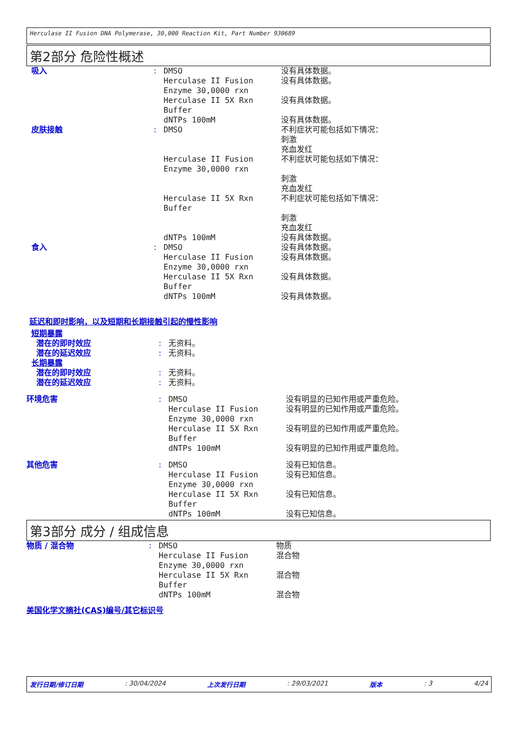Herculase II Fusion DNA Polymerase, 30,000 Reaction Kit, Part Number 930689
第2部分 危险性概述
| 吸入 | : | DMSO | 没有具体数据。 |
| | | Herculase II Fusion Enzyme 30,0000 rxn | 没有具体数据。 |
| | | Herculase II 5X Rxn Buffer | 没有具体数据。 |
| | | dNTPs 100mM | 没有具体数据。 |
| 皮肤接触 | : | DMSO | 不利症状可能包括如下情况： 刺激 充血发红 |
| | | Herculase II Fusion Enzyme 30,0000 rxn | 不利症状可能包括如下情况： 刺激 充血发红 |
| | | Herculase II 5X Rxn Buffer | 不利症状可能包括如下情况： 刺激 充血发红 |
| | | dNTPs 100mM | 没有具体数据。 |
| 食入 | : | DMSO | 没有具体数据。 |
| | | Herculase II Fusion Enzyme 30,0000 rxn | 没有具体数据。 |
| | | Herculase II 5X Rxn Buffer | 没有具体数据。 |
| | | dNTPs 100mM | 没有具体数据。 |
延迟和即时影响，以及短期和长期接触引起的慢性影响
| 短期暴露 | | | |
| 潜在的即时效应 | : | 无资料。 | |
| 潜在的延迟效应 | : | 无资料。 | |
| 长期暴露 | | | |
| 潜在的即时效应 | : | 无资料。 | |
| 潜在的延迟效应 | : | 无资料。 | |
| 环境危害 | : | DMSO | 没有明显的已知作用或严重危险。 |
| | | Herculase II Fusion Enzyme 30,0000 rxn | 没有明显的已知作用或严重危险。 |
| | | Herculase II 5X Rxn Buffer | 没有明显的已知作用或严重危险。 |
| | | dNTPs 100mM | 没有明显的已知作用或严重危险。 |
| 其他危害 | : | DMSO | 没有已知信息。 |
| | | Herculase II Fusion Enzyme 30,0000 rxn | 没有已知信息。 |
| | | Herculase II 5X Rxn Buffer | 没有已知信息。 |
| | | dNTPs 100mM | 没有已知信息。 |
第3部分 成分 / 组成信息
| 物质 / 混合物 | : | DMSO | 物质 |
| | | Herculase II Fusion Enzyme 30,0000 rxn | 混合物 |
| | | Herculase II 5X Rxn Buffer | 混合物 |
| | | dNTPs 100mM | 混合物 |
美国化学文摘社(CAS)编号/其它标识号
发行日期/修订日期: 30/04/2024 上次发行日期: 29/03/2021 版本: 3 4/24